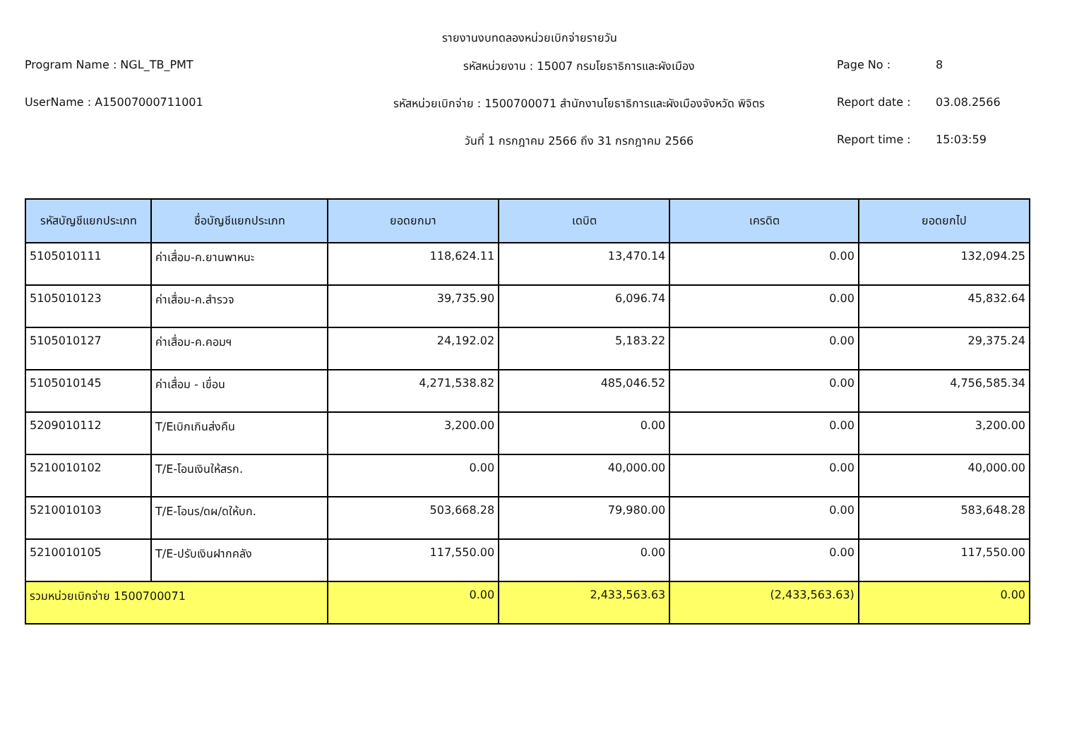รายงานงบทดลองหน่วยเบิกจ่ายรายวัน
Program Name : NGL_TB_PMT
รหัสหน่วยงาน : 15007 กรมโยธาธิการและผังเมือง
Page No :
8
UserName : A15007000711001
รหัสหน่วยเบิกจ่าย : 1500700071 สำนักงานโยธาธิการและผังเมืองจังหวัด พิจิตร
Report date :
03.08.2566
วันที่ 1 กรกฎาคม 2566 ถึง 31 กรกฎาคม 2566
Report time :
15:03:59
| รหัสบัญชีแยกประเภท | ชื่อบัญชีแยกประเภท | ยอดยกมา | เดบิต | เครดิต | ยอดยกไป |
| --- | --- | --- | --- | --- | --- |
| 5105010111 | ค่าเสื่อม-ค.ยานพาหนะ | 118,624.11 | 13,470.14 | 0.00 | 132,094.25 |
| 5105010123 | ค่าเสื่อม-ค.สำรวจ | 39,735.90 | 6,096.74 | 0.00 | 45,832.64 |
| 5105010127 | ค่าเสื่อม-ค.คอมฯ | 24,192.02 | 5,183.22 | 0.00 | 29,375.24 |
| 5105010145 | ค่าเสื่อม - เขื่อน | 4,271,538.82 | 485,046.52 | 0.00 | 4,756,585.34 |
| 5209010112 | T/Eเบิกเกินส่งคืน | 3,200.00 | 0.00 | 0.00 | 3,200.00 |
| 5210010102 | T/E-โอนเงินให้สรก. | 0.00 | 40,000.00 | 0.00 | 40,000.00 |
| 5210010103 | T/E-โอนร/ดผ/ดให้บก. | 503,668.28 | 79,980.00 | 0.00 | 583,648.28 |
| 5210010105 | T/E-ปรับเงินฝากคลัง | 117,550.00 | 0.00 | 0.00 | 117,550.00 |
| รวมหน่วยเบิกจ่าย 1500700071 | | 0.00 | 2,433,563.63 | (2,433,563.63) | 0.00 |